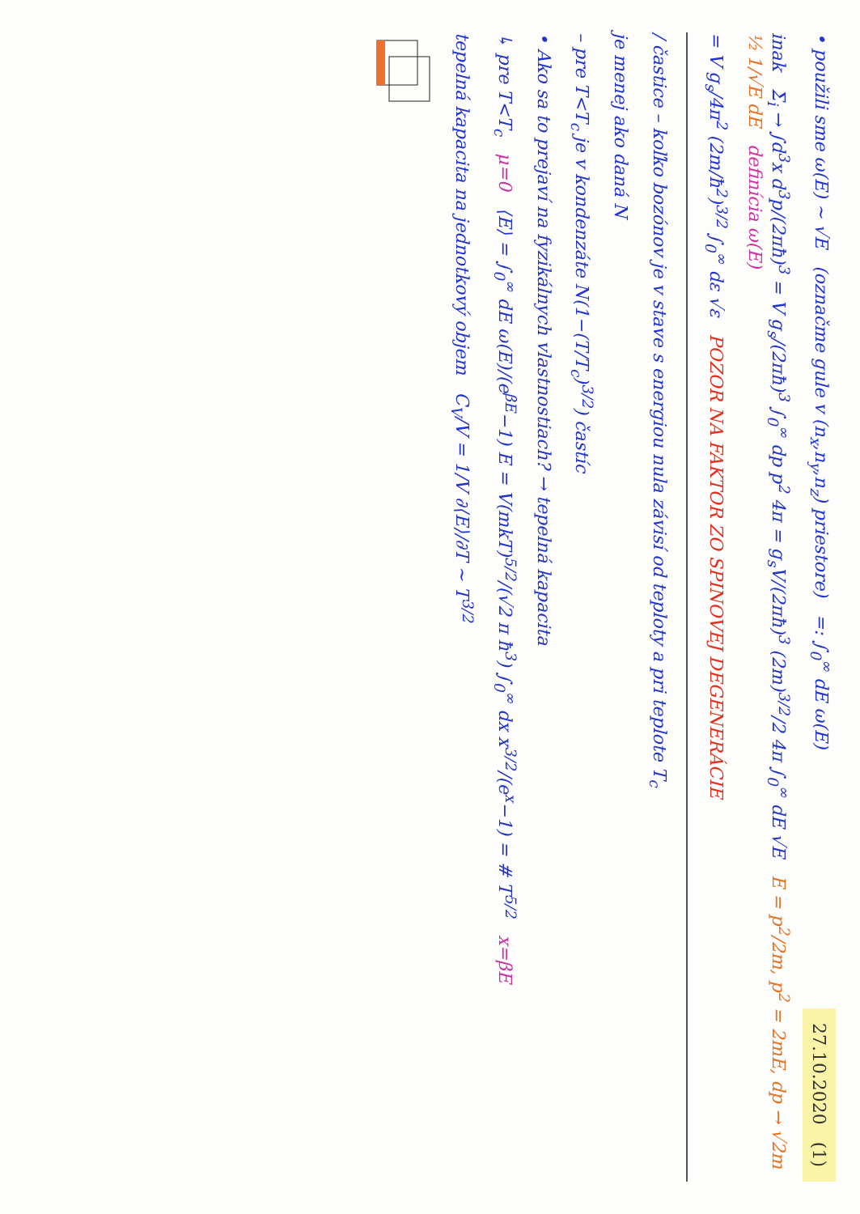27.10.2020 (1)
• použili sme ω(E) ~ √E (označme gule v (n<sub>x</sub>,n<sub>y</sub>,n<sub>z</sub>) priestore) =: ∫<sub>0</sub><sup>∞</sup> dE ω(E)
inak Σ<sub>i</sub> → ∫d<sup>3</sup>x d<sup>3</sup>p/(2πħ)<sup>3</sup> = V g<sub>s</sub>/(2πħ)<sup>3</sup> ∫<sub>0</sub><sup>∞</sup> dp p<sup>2</sup> 4π = g<sub>s</sub>V/(2πħ)<sup>3</sup> (2m)<sup>3/2</sup>/2 4π ∫<sub>0</sub><sup>∞</sup> dE √E E = p<sup>2</sup>/2m, p<sup>2</sup> = 2mE, dp → √2m ½ 1/√E dE definícia ω(E)
= V g<sub>s</sub>/4π<sup>2</sup> (2m/ħ<sup>2</sup>)<sup>3/2</sup> ∫<sub>0</sub><sup>∞</sup> dε √ε POZOR NA FAKTOR ZO SPINOVEJ DEGENERÁCIE
/ častice – koľko bozónov je v stave s energiou nula závisí od teploty a pri teplote T<sub>c</sub>
je menej ako daná N
– pre T<T<sub>c</sub> je v kondenzáte N(1−(T/T<sub>c</sub>)<sup>3/2</sup>) častíc
• Ako sa to prejaví na fyzikálnych vlastnostiach? → tepelná kapacita
↳ pre T<T<sub>c</sub> μ=0 ⟨E⟩ = ∫<sub>0</sub><sup>∞</sup> dE ω(E)/(e<sup>βE</sup>−1) E = V(mkT)<sup>5/2</sup>/(√2 π ħ<sup>3</sup>) ∫<sub>0</sub><sup>∞</sup> dx x<sup>3/2</sup>/(e<sup>x</sup>−1) = # T<sup>5/2</sup> x=βE
tepelná kapacita na jednotkový objem C<sub>V</sub>/V = 1/V ∂⟨E⟩/∂T ~ T<sup>3/2</sup>